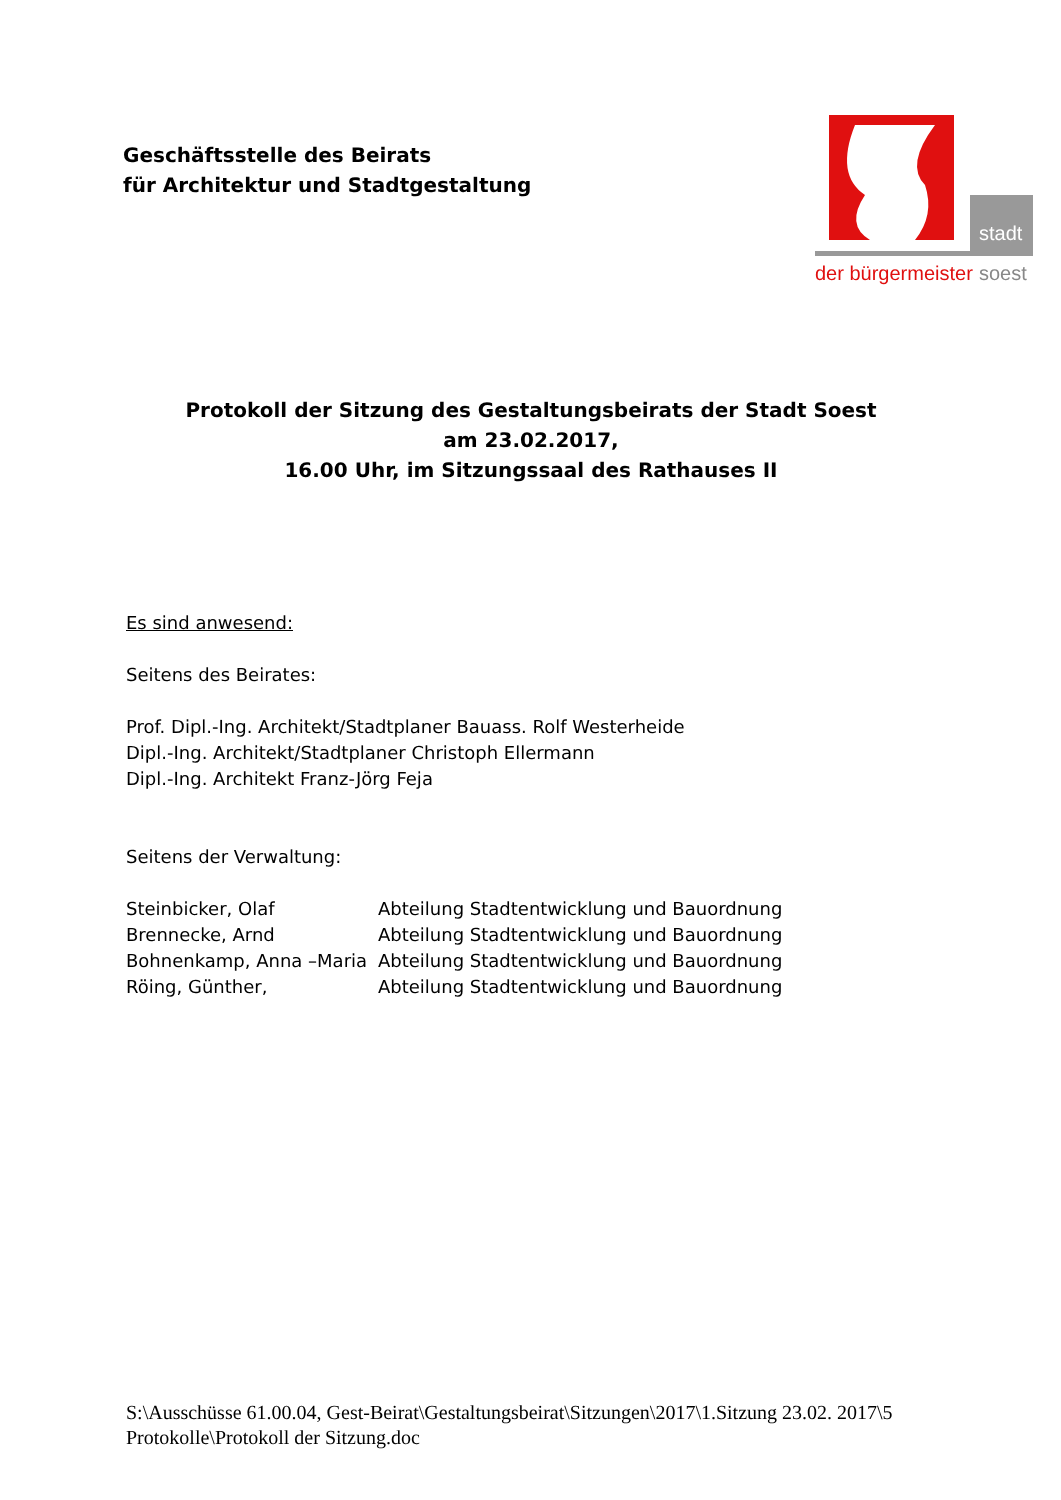Geschäftsstelle des Beirats
für Architektur und Stadtgestaltung
stadt
der bürgermeister
soest
Protokoll der Sitzung des Gestaltungsbeirats der Stadt Soest
am 23.02.2017,
16.00 Uhr, im Sitzungssaal des Rathauses II
Es sind anwesend:
Seitens des Beirates:
Prof. Dipl.-Ing. Architekt/Stadtplaner Bauass. Rolf Westerheide
Dipl.-Ing. Architekt/Stadtplaner Christoph Ellermann
Dipl.-Ing. Architekt Franz-Jörg Feja
Seitens der Verwaltung:
| Steinbicker, Olaf | Abteilung Stadtentwicklung und Bauordnung |
| Brennecke, Arnd | Abteilung Stadtentwicklung und Bauordnung |
| Bohnenkamp, Anna –Maria | Abteilung Stadtentwicklung und Bauordnung |
| Röing, Günther, | Abteilung Stadtentwicklung und Bauordnung |
S:\Ausschüsse 61.00.04, Gest-Beirat\Gestaltungsbeirat\Sitzungen\2017\1.Sitzung 23.02. 2017\5 Protokolle\Protokoll der Sitzung.doc